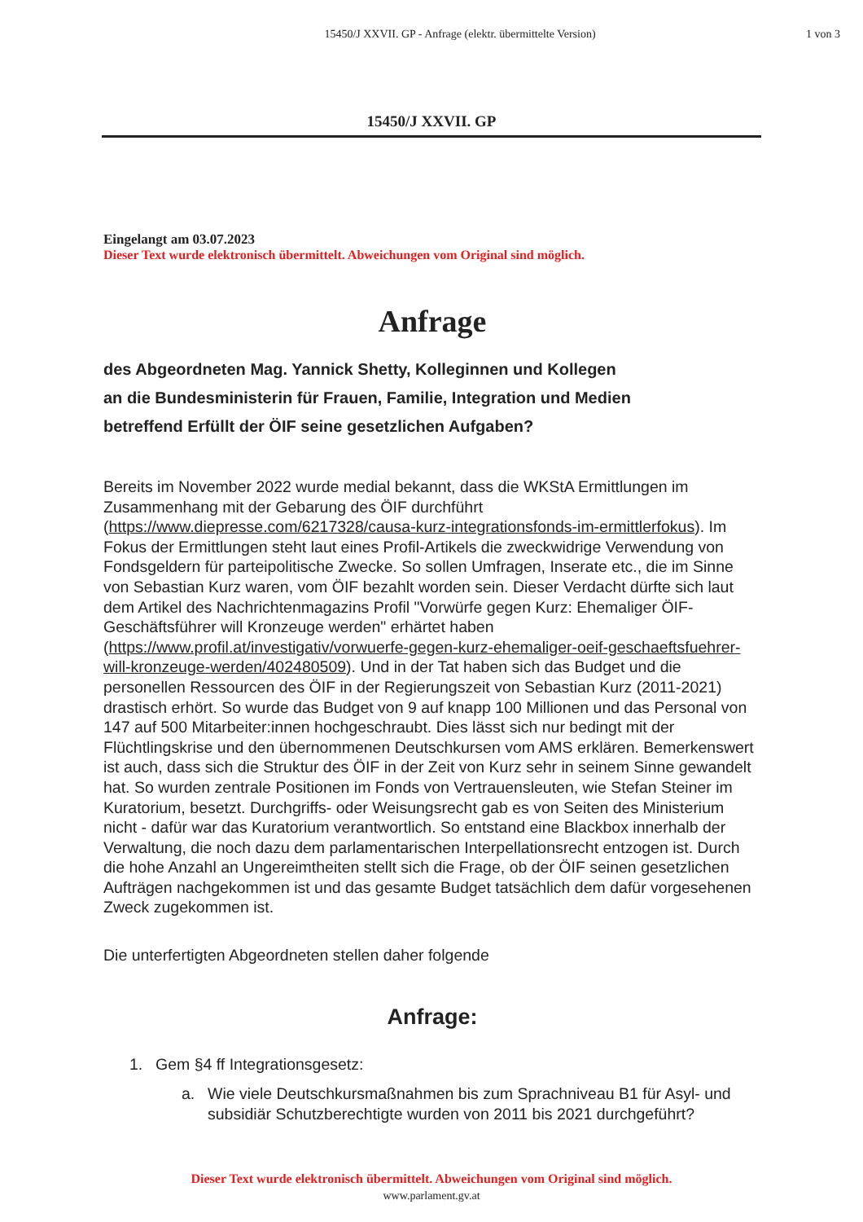15450/J XXVII. GP - Anfrage (elektr. übermittelte Version)
1 von 3
15450/J XXVII. GP
Eingelangt am 03.07.2023
Dieser Text wurde elektronisch übermittelt. Abweichungen vom Original sind möglich.
Anfrage
des Abgeordneten Mag. Yannick Shetty, Kolleginnen und Kollegen
an die Bundesministerin für Frauen, Familie, Integration und Medien
betreffend Erfüllt der ÖIF seine gesetzlichen Aufgaben?
Bereits im November 2022 wurde medial bekannt, dass die WKStA Ermittlungen im Zusammenhang mit der Gebarung des ÖIF durchführt (https://www.diepresse.com/6217328/causa-kurz-integrationsfonds-im-ermittlerfokus). Im Fokus der Ermittlungen steht laut eines Profil-Artikels die zweckwidrige Verwendung von Fondsgeldern für parteipolitische Zwecke. So sollen Umfragen, Inserate etc., die im Sinne von Sebastian Kurz waren, vom ÖIF bezahlt worden sein. Dieser Verdacht dürfte sich laut dem Artikel des Nachrichtenmagazins Profil "Vorwürfe gegen Kurz: Ehemaliger ÖIF-Geschäftsführer will Kronzeuge werden" erhärtet haben (https://www.profil.at/investigativ/vorwuerfe-gegen-kurz-ehemaliger-oeif-geschaeftsfuehrer-will-kronzeuge-werden/402480509). Und in der Tat haben sich das Budget und die personellen Ressourcen des ÖIF in der Regierungszeit von Sebastian Kurz (2011-2021) drastisch erhört. So wurde das Budget von 9 auf knapp 100 Millionen und das Personal von 147 auf 500 Mitarbeiter:innen hochgeschraubt. Dies lässt sich nur bedingt mit der Flüchtlingskrise und den übernommenen Deutschkursen vom AMS erklären. Bemerkenswert ist auch, dass sich die Struktur des ÖIF in der Zeit von Kurz sehr in seinem Sinne gewandelt hat. So wurden zentrale Positionen im Fonds von Vertrauensleuten, wie Stefan Steiner im Kuratorium, besetzt. Durchgriffs- oder Weisungsrecht gab es von Seiten des Ministerium nicht - dafür war das Kuratorium verantwortlich. So entstand eine Blackbox innerhalb der Verwaltung, die noch dazu dem parlamentarischen Interpellationsrecht entzogen ist. Durch die hohe Anzahl an Ungereimtheiten stellt sich die Frage, ob der ÖIF seinen gesetzlichen Aufträgen nachgekommen ist und das gesamte Budget tatsächlich dem dafür vorgesehenen Zweck zugekommen ist.
Die unterfertigten Abgeordneten stellen daher folgende
Anfrage:
1. Gem §4 ff Integrationsgesetz:
a. Wie viele Deutschkursmaßnahmen bis zum Sprachniveau B1 für Asyl- und subsidiär Schutzberechtigte wurden von 2011 bis 2021 durchgeführt?
Dieser Text wurde elektronisch übermittelt. Abweichungen vom Original sind möglich.
www.parlament.gv.at